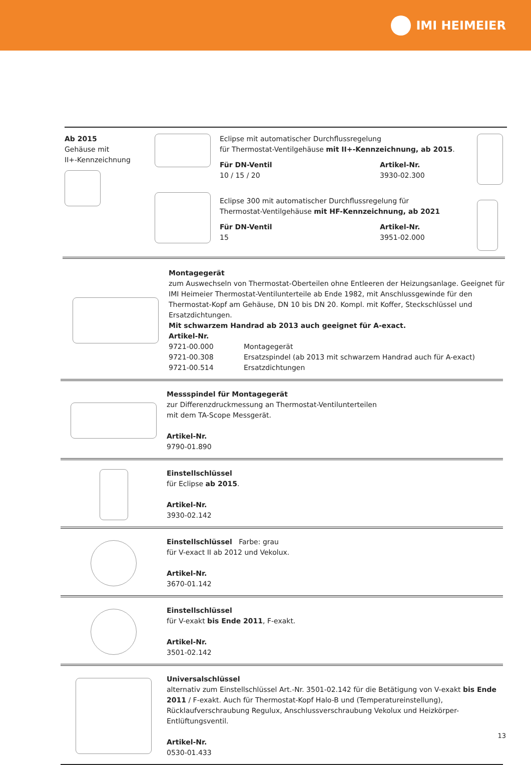IMI HEIMEIER
Ab 2015
Gehäuse mit
II+-Kennzeichnung
Eclipse mit automatischer Durchflussregelung
für Thermostat-Ventilgehäuse mit II+-Kennzeichnung, ab 2015.
| Für DN-Ventil | Artikel-Nr. |
| 10 / 15 / 20 | 3930-02.300 |
Eclipse 300 mit automatischer Durchflussregelung für
Thermostat-Ventilgehäuse mit HF-Kennzeichnung, ab 2021
| Für DN-Ventil | Artikel-Nr. |
| 15 | 3951-02.000 |
Montagegerät
zum Auswechseln von Thermostat-Oberteilen ohne Entleeren der Heizungsanlage. Geeignet für IMI Heimeier Thermostat-Ventilunterteile ab Ende 1982, mit Anschlussgewinde für den Thermostat-Kopf am Gehäuse, DN 10 bis DN 20. Kompl. mit Koffer, Steckschlüssel und Ersatzdichtungen.
Mit schwarzem Handrad ab 2013 auch geeignet für A-exact.
Artikel-Nr.
| 9721-00.000 | Montagegerät |
| 9721-00.308 | Ersatzspindel (ab 2013 mit schwarzem Handrad auch für A-exact) |
| 9721-00.514 | Ersatzdichtungen |
Messspindel für Montagegerät
zur Differenzdruckmessung an Thermostat-Ventilunterteilen
mit dem TA-Scope Messgerät.
Artikel-Nr.
9790-01.890
Einstellschlüssel
für Eclipse ab 2015.
Artikel-Nr.
3930-02.142
Einstellschlüssel Farbe: grau
für V-exact II ab 2012 und Vekolux.
Artikel-Nr.
3670-01.142
Einstellschlüssel
für V-exakt bis Ende 2011, F-exakt.
Artikel-Nr.
3501-02.142
Universalschlüssel
alternativ zum Einstellschlüssel Art.-Nr. 3501-02.142 für die Betätigung von V-exakt bis Ende 2011 / F-exakt. Auch für Thermostat-Kopf Halo-B und (Temperatureinstellung), Rücklaufverschraubung Regulux, Anschlussverschraubung Vekolux und Heizkörper-Entlüftungsventil.
Artikel-Nr.
0530-01.433
13